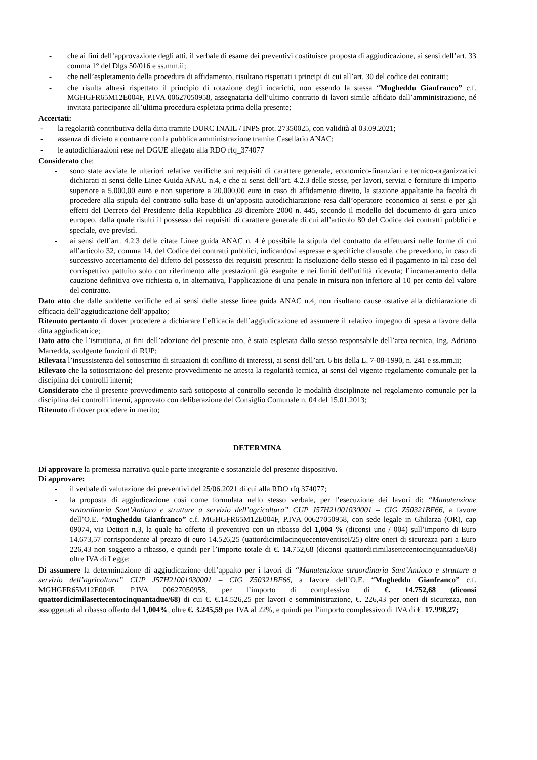- che ai fini dell’approvazione degli atti, il verbale di esame dei preventivi costituisce proposta di aggiudicazione, ai sensi dell’art. 33 comma 1° del Dlgs 50/016 e ss.mm.ii;
- che nell’espletamento della procedura di affidamento, risultano rispettati i principi di cui all’art. 30 del codice dei contratti;
- che risulta altresì rispettato il principio di rotazione degli incarichi, non essendo la stessa “Mugheddu Gianfranco” c.f. MGHGFR65M12E004F, P.IVA 00627050958, assegnataria dell’ultimo contratto di lavori simile affidato dall’amministrazione, né invitata partecipante all’ultima procedura espletata prima della presente;
Accertati:
- la regolarità contributiva della ditta tramite DURC INAIL / INPS prot. 27350025, con validità al 03.09.2021;
- assenza di divieto a contrarre con la pubblica amministrazione tramite Casellario ANAC;
- le autodichiarazioni rese nel DGUE allegato alla RDO rfq_374077
Considerato che:
- sono state avviate le ulteriori relative verifiche sui requisiti di carattere generale, economico-finanziari e tecnico-organizzativi dichiarati ai sensi delle Linee Guida ANAC n.4, e che ai sensi dell’art. 4.2.3 delle stesse, per lavori, servizi e forniture di importo superiore a 5.000,00 euro e non superiore a 20.000,00 euro in caso di affidamento diretto, la stazione appaltante ha facoltà di procedere alla stipula del contratto sulla base di un’apposita autodichiarazione resa dall’operatore economico ai sensi e per gli effetti del Decreto del Presidente della Repubblica 28 dicembre 2000 n. 445, secondo il modello del documento di gara unico europeo, dalla quale risulti il possesso dei requisiti di carattere generale di cui all’articolo 80 del Codice dei contratti pubblici e speciale, ove previsti.
- ai sensi dell’art. 4.2.3 delle citate Linee guida ANAC n. 4 è possibile la stipula del contratto da effettuarsi nelle forme di cui all’articolo 32, comma 14, del Codice dei contratti pubblici, indicandovi espresse e specifiche clausole, che prevedono, in caso di successivo accertamento del difetto del possesso dei requisiti prescritti: la risoluzione dello stesso ed il pagamento in tal caso del corrispettivo pattuito solo con riferimento alle prestazioni già eseguite e nei limiti dell’utilità ricevuta; l’incameramento della cauzione definitiva ove richiesta o, in alternativa, l’applicazione di una penale in misura non inferiore al 10 per cento del valore del contratto.
Dato atto che dalle suddette verifiche ed ai sensi delle stesse linee guida ANAC n.4, non risultano cause ostative alla dichiarazione di efficacia dell’aggiudicazione dell’appalto;
Ritenuto pertanto di dover procedere a dichiarare l’efficacia dell’aggiudicazione ed assumere il relativo impegno di spesa a favore della ditta aggiudicatrice;
Dato atto che l’istruttoria, ai fini dell’adozione del presente atto, è stata espletata dallo stesso responsabile dell’area tecnica, Ing. Adriano Marredda, svolgente funzioni di RUP;
Rilevata l’insussistenza del sottoscritto di situazioni di conflitto di interessi, ai sensi dell’art. 6 bis della L. 7-08-1990, n. 241 e ss.mm.ii;
Rilevato che la sottoscrizione del presente provvedimento ne attesta la regolarità tecnica, ai sensi del vigente regolamento comunale per la disciplina dei controlli interni;
Considerato che il presente provvedimento sarà sottoposto al controllo secondo le modalità disciplinate nel regolamento comunale per la disciplina dei controlli interni, approvato con deliberazione del Consiglio Comunale n. 04 del 15.01.2013;
Ritenuto di dover procedere in merito;
DETERMINA
Di approvare la premessa narrativa quale parte integrante e sostanziale del presente dispositivo.
Di approvare:
- il verbale di valutazione dei preventivi del 25/06.2021 di cui alla RDO rfq 374077;
- la proposta di aggiudicazione così come formulata nello stesso verbale, per l’esecuzione dei lavori di: “Manutenzione straordinaria Sant’Antioco e strutture a servizio dell’agricoltura” CUP J57H21001030001 – CIG Z50321BF66, a favore dell’O.E. “Mugheddu Gianfranco” c.f. MGHGFR65M12E004F, P.IVA 00627050958, con sede legale in Ghilarza (OR), cap 09074, via Dettori n.3, la quale ha offerto il preventivo con un ribasso del 1,004 % (diconsi uno / 004) sull’importo di Euro 14.673,57 corrispondente al prezzo di euro 14.526,25 (uattordicimilacinquecentoventisei/25) oltre oneri di sicurezza pari a Euro 226,43 non soggetto a ribasso, e quindi per l’importo totale di €. 14.752,68 (diconsi quattordicimilasettecentocinquantadue/68) oltre IVA di Legge;
Di assumere la determinazione di aggiudicazione dell’appalto per i lavori di “Manutenzione straordinaria Sant’Antioco e strutture a servizio dell’agricoltura” CUP J57H21001030001 – CIG Z50321BF66, a favore dell’O.E. “Mugheddu Gianfranco” c.f. MGHGFR65M12E004F, P.IVA 00627050958, per l’importo di complessivo di €. 14.752,68 (diconsi quattordicimilasettecentocinquantadue/68) di cui €. €.14.526,25 per lavori e somministrazione, €. 226,43 per oneri di sicurezza, non assoggettati al ribasso offerto del 1,004%, oltre €. 3.245,59 per IVA al 22%, e quindi per l’importo complessivo di IVA di €. 17.998,27;